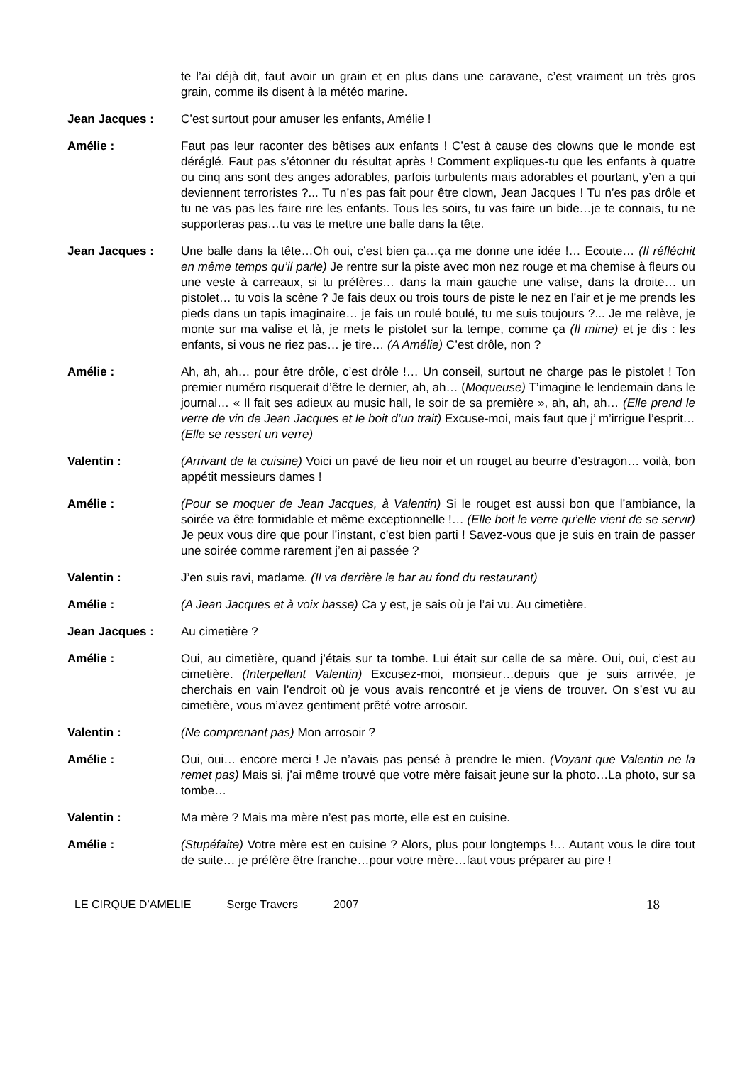te l’ai déjà dit, faut avoir un grain et en plus dans une caravane, c’est vraiment un très gros grain, comme ils disent à la météo marine.
Jean Jacques : C’est surtout pour amuser les enfants, Amélie !
Amélie : Faut pas leur raconter des bêtises aux enfants ! C’est à cause des clowns que le monde est déréglé. Faut pas s’étonner du résultat après ! Comment expliques-tu que les enfants à quatre ou cinq ans sont des anges adorables, parfois turbulents mais adorables et pourtant, y’en a qui deviennent terroristes ?... Tu n’es pas fait pour être clown, Jean Jacques ! Tu n’es pas drôle et tu ne vas pas les faire rire les enfants. Tous les soirs, tu vas faire un bide…je te connais, tu ne supporteras pas…tu vas te mettre une balle dans la tête.
Jean Jacques : Une balle dans la tête…Oh oui, c’est bien ça…ça me donne une idée !… Ecoute… (Il réfléchit en même temps qu’il parle) Je rentre sur la piste avec mon nez rouge et ma chemise à fleurs ou une veste à carreaux, si tu préfères… dans la main gauche une valise, dans la droite… un pistolet… tu vois la scène ? Je fais deux ou trois tours de piste le nez en l’air et je me prends les pieds dans un tapis imaginaire… je fais un roulé boulé, tu me suis toujours ?... Je me relève, je monte sur ma valise et là, je mets le pistolet sur la tempe, comme ça (Il mime) et je dis : les enfants, si vous ne riez pas… je tire… (A Amélie) C’est drôle, non ?
Amélie : Ah, ah, ah… pour être drôle, c’est drôle !… Un conseil, surtout ne charge pas le pistolet ! Ton premier numéro risquerait d’être le dernier, ah, ah… (Moqueuse) T’imagine le lendemain dans le journal… « Il fait ses adieux au music hall, le soir de sa première », ah, ah, ah… (Elle prend le verre de vin de Jean Jacques et le boit d’un trait) Excuse-moi, mais faut que j’ m’irrigue l’esprit… (Elle se ressert un verre)
Valentin : (Arrivant de la cuisine) Voici un pavé de lieu noir et un rouget au beurre d’estragon… voilà, bon appétit messieurs dames !
Amélie : (Pour se moquer de Jean Jacques, à Valentin) Si le rouget est aussi bon que l’ambiance, la soirée va être formidable et même exceptionnelle !… (Elle boit le verre qu’elle vient de se servir) Je peux vous dire que pour l’instant, c’est bien parti ! Savez-vous que je suis en train de passer une soirée comme rarement j’en ai passée ?
Valentin : J’en suis ravi, madame. (Il va derrière le bar au fond du restaurant)
Amélie : (A Jean Jacques et à voix basse) Ca y est, je sais où je l’ai vu. Au cimetière.
Jean Jacques : Au cimetière ?
Amélie : Oui, au cimetière, quand j’étais sur ta tombe. Lui était sur celle de sa mère. Oui, oui, c’est au cimetière. (Interpellant Valentin) Excusez-moi, monsieur…depuis que je suis arrivée, je cherchais en vain l’endroit où je vous avais rencontré et je viens de trouver. On s’est vu au cimetière, vous m’avez gentiment prêté votre arrosoir.
Valentin : (Ne comprenant pas) Mon arrosoir ?
Amélie : Oui, oui… encore merci ! Je n’avais pas pensé à prendre le mien. (Voyant que Valentin ne la remet pas) Mais si, j’ai même trouvé que votre mère faisait jeune sur la photo…La photo, sur sa tombe…
Valentin : Ma mère ? Mais ma mère n’est pas morte, elle est en cuisine.
Amélie : (Stupéfaite) Votre mère est en cuisine ? Alors, plus pour longtemps !… Autant vous le dire tout de suite… je préfère être franche…pour votre mère…faut vous préparer au pire !
LE CIRQUE D’AMELIE Serge Travers 2007
18